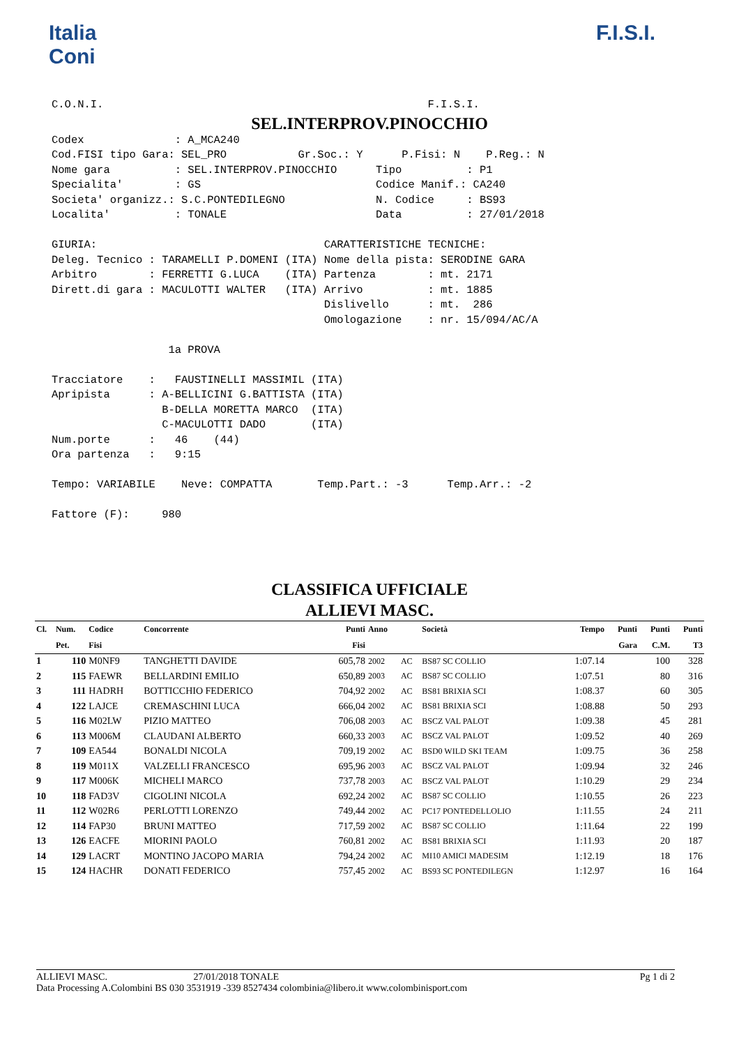Italia
Coni
F.I.S.I.
C.O.N.I. F.I.S.I.
SEL.INTERPROV.PINOCCHIO
Codex : A_MCA240 Cod.FISI tipo Gara: SEL_PRO Gr.Soc.: Y P.Fisi: N P.Reg.: N Nome gara : SEL.INTERPROV.PINOCCHIO Tipo : P1 Specialita' : GS Codice Manif.: CA240 Societa' organizz.: S.C.PONTEDILEGNO N. Codice : BS93 Localita' : TONALE Data : 27/01/2018 GIURIA: CARATTERISTICHE TECNICHE: Deleg. Tecnico : TARAMELLI P.DOMENI (ITA) Nome della pista: SERODINE GARA Arbitro : FERRETTI G.LUCA (ITA) Partenza : mt. 2171 Dirett.di gara : MACULOTTI WALTER (ITA) Arrivo : mt. 1885 Dislivello : mt. 286 Omologazione : nr. 15/094/AC/A 1a PROVA Tracciatore : FAUSTINELLI MASSIMIL (ITA) Apripista : A-BELLICINI G.BATTISTA (ITA) B-DELLA MORETTA MARCO (ITA) C-MACULOTTI DADO (ITA) Num.porte : 46 (44) Ora partenza : 9:15 Tempo: VARIABILE Neve: COMPATTA Temp.Part.: -3 Temp.Arr.: -2 Fattore (F): 980
CLASSIFICA UFFICIALE
ALLIEVI MASC.
| Cl. | Num. | Codice | Concorrente | Punti | Anno | | Società | Tempo | Punti | Punti | Punti |
| --- | --- | --- | --- | --- | --- | --- | --- | --- | --- | --- | --- |
| | Pet. | Fisi | | Fisi | | | | | Gara | C.M. | T3 |
| 1 | 110 | M0NF9 | TANGHETTI DAVIDE | 605,78 | 2002 | AC | BS87 SC COLLIO | 1:07.14 | | 100 | 328 |
| 2 | 115 | FAEWR | BELLARDINI EMILIO | 650,89 | 2003 | AC | BS87 SC COLLIO | 1:07.51 | | 80 | 316 |
| 3 | 111 | HADRH | BOTTICCHIO FEDERICO | 704,92 | 2002 | AC | BS81 BRIXIA SCI | 1:08.37 | | 60 | 305 |
| 4 | 122 | LAJCE | CREMASCHINI LUCA | 666,04 | 2002 | AC | BS81 BRIXIA SCI | 1:08.88 | | 50 | 293 |
| 5 | 116 | M02LW | PIZIO MATTEO | 706,08 | 2003 | AC | BSCZ VAL PALOT | 1:09.38 | | 45 | 281 |
| 6 | 113 | M006M | CLAUDANI ALBERTO | 660,33 | 2003 | AC | BSCZ VAL PALOT | 1:09.52 | | 40 | 269 |
| 7 | 109 | EA544 | BONALDI NICOLA | 709,19 | 2002 | AC | BSD0 WILD SKI TEAM | 1:09.75 | | 36 | 258 |
| 8 | 119 | M011X | VALZELLI FRANCESCO | 695,96 | 2003 | AC | BSCZ VAL PALOT | 1:09.94 | | 32 | 246 |
| 9 | 117 | M006K | MICHELI MARCO | 737,78 | 2003 | AC | BSCZ VAL PALOT | 1:10.29 | | 29 | 234 |
| 10 | 118 | FAD3V | CIGOLINI NICOLA | 692,24 | 2002 | AC | BS87 SC COLLIO | 1:10.55 | | 26 | 223 |
| 11 | 112 | W02R6 | PERLOTTI LORENZO | 749,44 | 2002 | AC | PC17 PONTEDELLOLIO | 1:11.55 | | 24 | 211 |
| 12 | 114 | FAP30 | BRUNI MATTEO | 717,59 | 2002 | AC | BS87 SC COLLIO | 1:11.64 | | 22 | 199 |
| 13 | 126 | EACFE | MIORINI PAOLO | 760,81 | 2002 | AC | BS81 BRIXIA SCI | 1:11.93 | | 20 | 187 |
| 14 | 129 | LACRT | MONTINO JACOPO MARIA | 794,24 | 2002 | AC | MI10 AMICI MADESIM | 1:12.19 | | 18 | 176 |
| 15 | 124 | HACHR | DONATI FEDERICO | 757,45 | 2002 | AC | BS93 SC PONTEDILEGN | 1:12.97 | | 16 | 164 |
ALLIEVI MASC. 27/01/2018 TONALE Pg 1 di 2
Data Processing A.Colombini BS 030 3531919 -339 8527434 colombinia@libero.it www.colombinisport.com